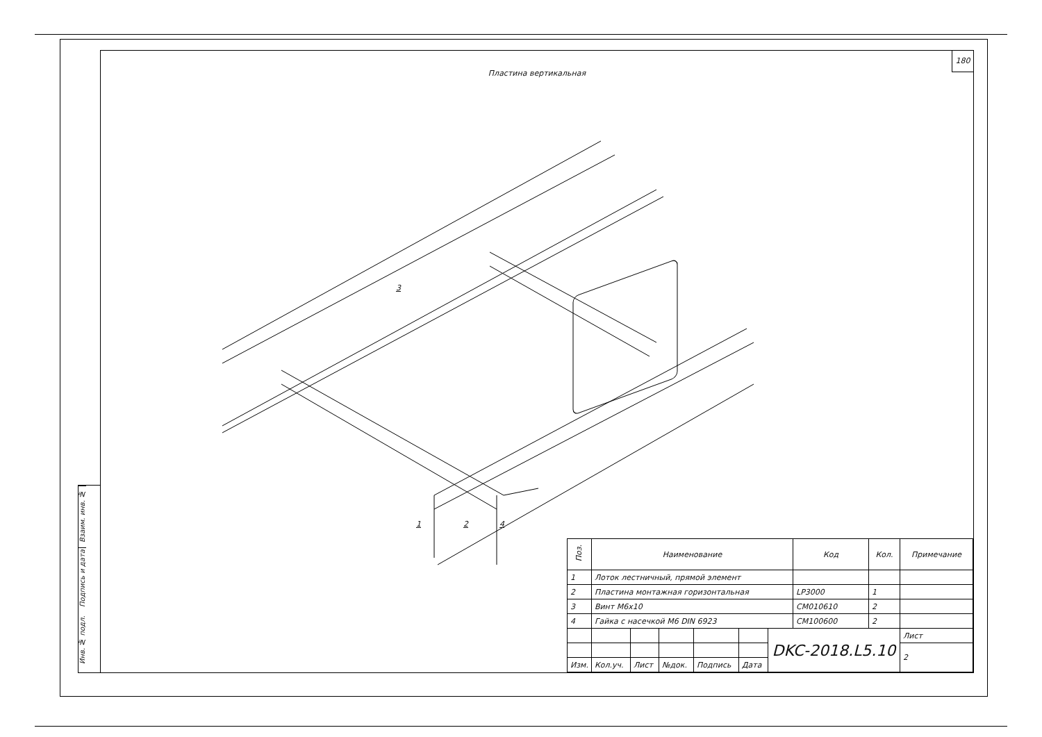Взаим. инв. №
Подпись и дата
Инв. № подл.
180
Пластина вертикальная
3
1 2 4
| Поз. | Наименование | | | | | | Код | Кол. | Примечание |
| --- | --- | --- | --- | --- | --- | --- | --- | --- | --- |
| 1 | Лоток лестничный, прямой элемент | | | | | | | | |
| 2 | Пластина монтажная горизонтальная | | | | | | LP3000 | 1 | |
| 3 | Винт М6х10 | | | | | | CM010610 | 2 | |
| 4 | Гайка с насечкой М6 DIN 6923 | | | | | | CM100600 | 2 | |
| | | | | | | DKC-2018.L5.10 | | | Лист |
| | | | | | | | | | 2 |
| Изм. | Кол.уч. | Лист | №док. | Подпись | Дата | | | | |